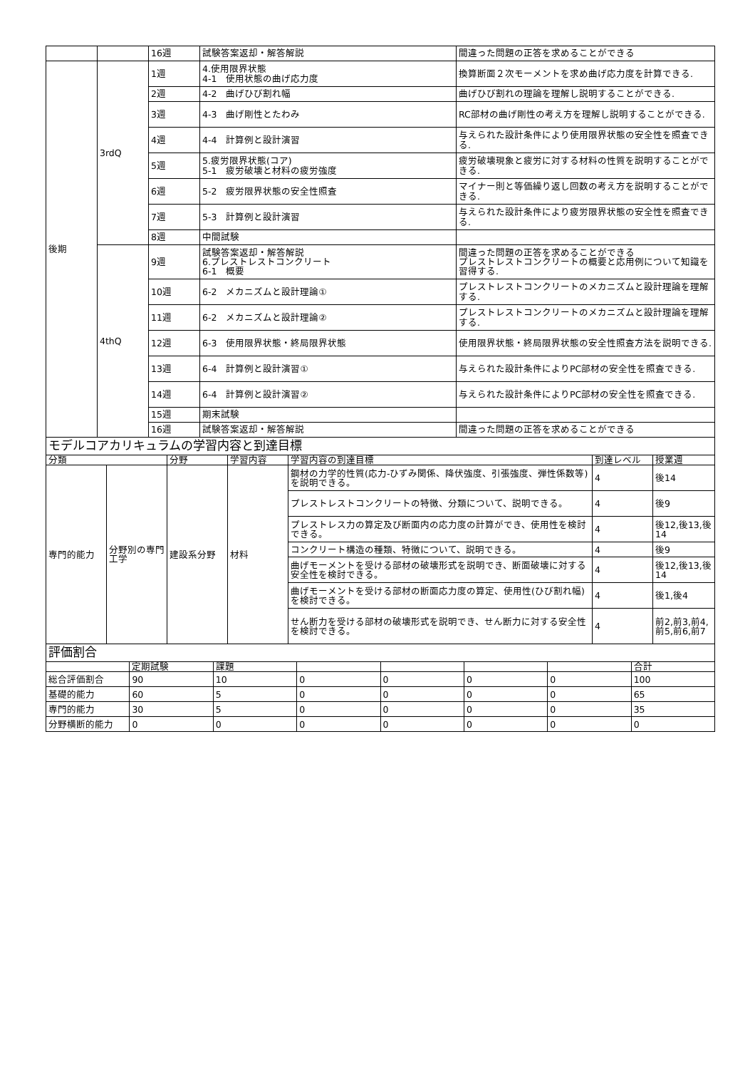| | | 16週 | 試験答案返却・解答解説 | 間違った問題の正答を求めることができる |
| 後期 | 3rdQ | 1週 | 4.使用限界状態 4-1 使用状態の曲げ応力度 | 換算断面２次モーメントを求め曲げ応力度を計算できる. |
| | | 2週 | 4-2 曲げひび割れ幅 | 曲げひび割れの理論を理解し説明することができる. |
| | | 3週 | 4-3 曲げ剛性とたわみ | RC部材の曲げ剛性の考え方を理解し説明することができる. |
| | | 4週 | 4-4 計算例と設計演習 | 与えられた設計条件により使用限界状態の安全性を照査できる. |
| | | 5週 | 5.疲労限界状態(コア) 5-1 疲労破壊と材料の疲労強度 | 疲労破壊現象と疲労に対する材料の性質を説明することができる. |
| | | 6週 | 5-2 疲労限界状態の安全性照査 | マイナー則と等価繰り返し回数の考え方を説明することができる. |
| | | 7週 | 5-3 計算例と設計演習 | 与えられた設計条件により疲労限界状態の安全性を照査できる. |
| | | 8週 | 中間試験 | |
| | 4thQ | 9週 | 試験答案返却・解答解説 6.プレストレストコンクリート 6-1 概要 | 間違った問題の正答を求めることができる プレストレストコンクリートの概要と応用例について知識を習得する. |
| | | 10週 | 6-2 メカニズムと設計理論① | プレストレストコンクリートのメカニズムと設計理論を理解する. |
| | | 11週 | 6-2 メカニズムと設計理論② | プレストレストコンクリートのメカニズムと設計理論を理解する. |
| | | 12週 | 6-3 使用限界状態・終局限界状態 | 使用限界状態・終局限界状態の安全性照査方法を説明できる. |
| | | 13週 | 6-4 計算例と設計演習① | 与えられた設計条件によりPC部材の安全性を照査できる. |
| | | 14週 | 6-4 計算例と設計演習② | 与えられた設計条件によりPC部材の安全性を照査できる. |
| | | 15週 | 期末試験 | |
| | | 16週 | 試験答案返却・解答解説 | 間違った問題の正答を求めることができる |
| モデルコアカリキュラムの学習内容と到達目標 | | | | | | |
| 分類 | | 分野 | 学習内容 | 学習内容の到達目標 | 到達レベル | 授業週 |
| 専門的能力 | 分野別の専門工学 | 建設系分野 | 材料 | 鋼材の力学的性質(応力-ひずみ関係、降伏強度、引張強度、弾性係数等)を説明できる。 | 4 | 後14 |
| | | | | プレストレストコンクリートの特徴、分類について、説明できる。 | 4 | 後9 |
| | | | | プレストレス力の算定及び断面内の応力度の計算ができ、使用性を検討できる。 | 4 | 後12,後13,後14 |
| | | | | コンクリート構造の種類、特徴について、説明できる。 | 4 | 後9 |
| | | | | 曲げモーメントを受ける部材の破壊形式を説明でき、断面破壊に対する安全性を検討できる。 | 4 | 後12,後13,後14 |
| | | | | 曲げモーメントを受ける部材の断面応力度の算定、使用性(ひび割れ幅)を検討できる。 | 4 | 後1,後4 |
| | | | | せん断力を受ける部材の破壊形式を説明でき、せん断力に対する安全性を検討できる。 | 4 | 前2,前3,前4,前5,前6,前7 |
| 評価割合 | | | | | | | |
| | 定期試験 | 課題 | | | | | 合計 |
| 総合評価割合 | 90 | 10 | 0 | 0 | 0 | 0 | 100 |
| 基礎的能力 | 60 | 5 | 0 | 0 | 0 | 0 | 65 |
| 専門的能力 | 30 | 5 | 0 | 0 | 0 | 0 | 35 |
| 分野横断的能力 | 0 | 0 | 0 | 0 | 0 | 0 | 0 |